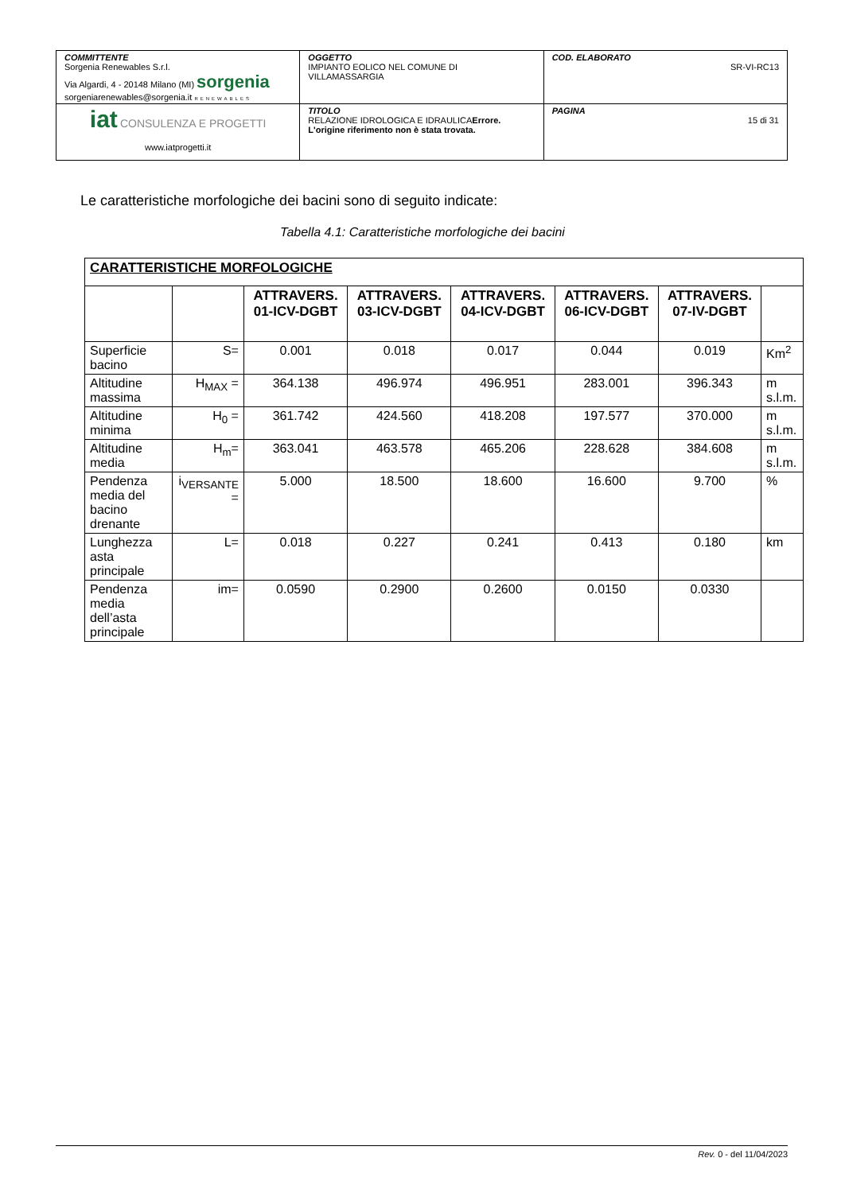| COMMITTENTE Sorgenia Renewables S.r.l. Via Algardi, 4 - 20148 Milano (MI) sorgenia sorgeniarenewables@sorgenia.it RENEWABLES | OGGETTO IMPIANTO EOLICO NEL COMUNE DI VILLAMASSARGIA | COD. ELABORATO SR-VI-RC13 |
| iat CONSULENZA E PROGETTI www.iatprogetti.it | TITOLO RELAZIONE IDROLOGICA E IDRAULICA Errore. L'origine riferimento non è stata trovata. | PAGINA 15 di 31 |
Le caratteristiche morfologiche dei bacini sono di seguito indicate:
Tabella 4.1: Caratteristiche morfologiche dei bacini
| CARATTERISTICHE MORFOLOGICHE | | | | | | | |
| --- | --- | --- | --- | --- | --- | --- | --- |
| | | ATTRAVERS. 01-ICV-DGBT | ATTRAVERS. 03-ICV-DGBT | ATTRAVERS. 04-ICV-DGBT | ATTRAVERS. 06-ICV-DGBT | ATTRAVERS. 07-IV-DGBT | |
| Superficie bacino | S= | 0.001 | 0.018 | 0.017 | 0.044 | 0.019 | Km<sup>2</sup> |
| Altitudine massima | H<sub>MAX</sub> = | 364.138 | 496.974 | 496.951 | 283.001 | 396.343 | m s.l.m. |
| Altitudine minima | H<sub>0</sub> = | 361.742 | 424.560 | 418.208 | 197.577 | 370.000 | m s.l.m. |
| Altitudine media | H<sub>m</sub>= | 363.041 | 463.578 | 465.206 | 228.628 | 384.608 | m s.l.m. |
| Pendenza media del bacino drenante | i<sub>VERSANTE</sub> = | 5.000 | 18.500 | 18.600 | 16.600 | 9.700 | % |
| Lunghezza asta principale | L= | 0.018 | 0.227 | 0.241 | 0.413 | 0.180 | km |
| Pendenza media dell’asta principale | im= | 0.0590 | 0.2900 | 0.2600 | 0.0150 | 0.0330 | |
Rev. 0 - del 11/04/2023